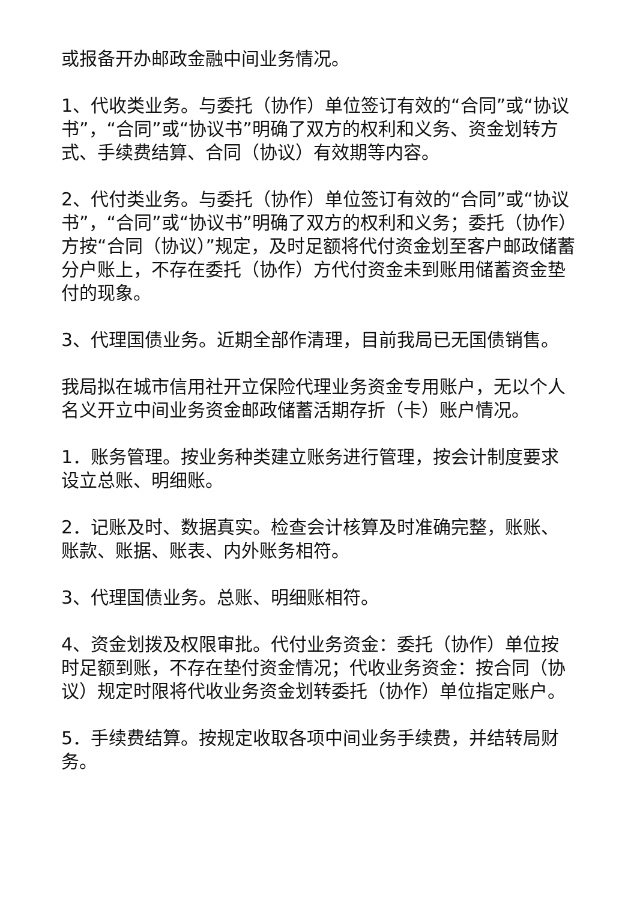或报备开办邮政金融中间业务情况。
1、代收类业务。与委托（协作）单位签订有效的“合同”或“协议书”，“合同”或“协议书”明确了双方的权利和义务、资金划转方式、手续费结算、合同（协议）有效期等内容。
2、代付类业务。与委托（协作）单位签订有效的“合同”或“协议书”，“合同”或“协议书”明确了双方的权利和义务；委托（协作）方按“合同（协议）”规定，及时足额将代付资金划至客户邮政储蓄分户账上，不存在委托（协作）方代付资金未到账用储蓄资金垫付的现象。
3、代理国债业务。近期全部作清理，目前我局已无国债销售。
我局拟在城市信用社开立保险代理业务资金专用账户，无以个人名义开立中间业务资金邮政储蓄活期存折（卡）账户情况。
1．账务管理。按业务种类建立账务进行管理，按会计制度要求设立总账、明细账。
2．记账及时、数据真实。检查会计核算及时准确完整，账账、账款、账据、账表、内外账务相符。
3、代理国债业务。总账、明细账相符。
4、资金划拨及权限审批。代付业务资金：委托（协作）单位按时足额到账，不存在垫付资金情况；代收业务资金：按合同（协议）规定时限将代收业务资金划转委托（协作）单位指定账户。
5．手续费结算。按规定收取各项中间业务手续费，并结转局财务。